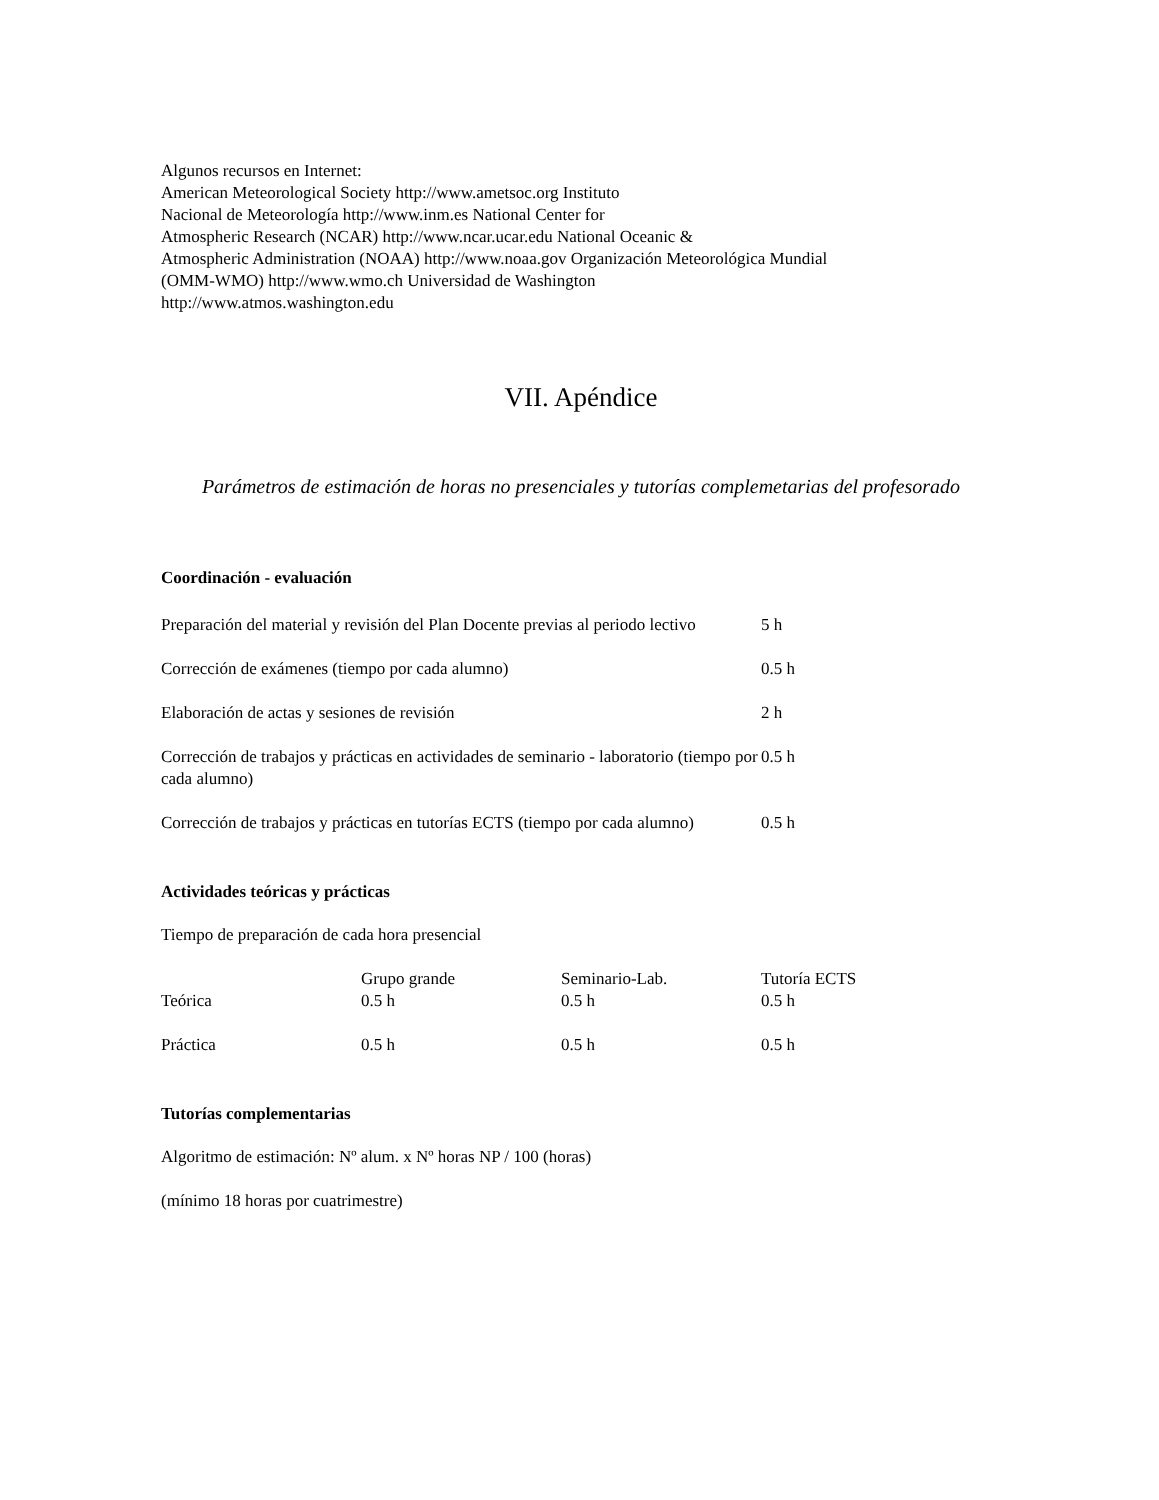Algunos recursos en Internet:
American Meteorological Society http://www.ametsoc.org Instituto
Nacional de Meteorología http://www.inm.es National Center for
Atmospheric Research (NCAR) http://www.ncar.ucar.edu National Oceanic &
Atmospheric Administration (NOAA) http://www.noaa.gov Organización Meteorológica Mundial
(OMM-WMO) http://www.wmo.ch Universidad de Washington
http://www.atmos.washington.edu
VII. Apéndice
Parámetros de estimación de horas no presenciales y tutorías complemetarias del profesorado
Coordinación - evaluación
| Preparación del material y revisión del Plan Docente previas al periodo lectivo | 5 h |
| Corrección de exámenes (tiempo por cada alumno) | 0.5 h |
| Elaboración de actas y sesiones de revisión | 2 h |
| Corrección de trabajos y prácticas en actividades de seminario - laboratorio (tiempo por cada alumno) | 0.5 h |
| Corrección de trabajos y prácticas en tutorías ECTS (tiempo por cada alumno) | 0.5 h |
Actividades teóricas y prácticas
Tiempo de preparación de cada hora presencial
| | Grupo grande | Seminario-Lab. | Tutoría ECTS |
| Teórica | 0.5 h | 0.5 h | 0.5 h |
| Práctica | 0.5 h | 0.5 h | 0.5 h |
Tutorías complementarias
Algoritmo de estimación: Nº alum. x Nº horas NP / 100 (horas)
(mínimo 18 horas por cuatrimestre)